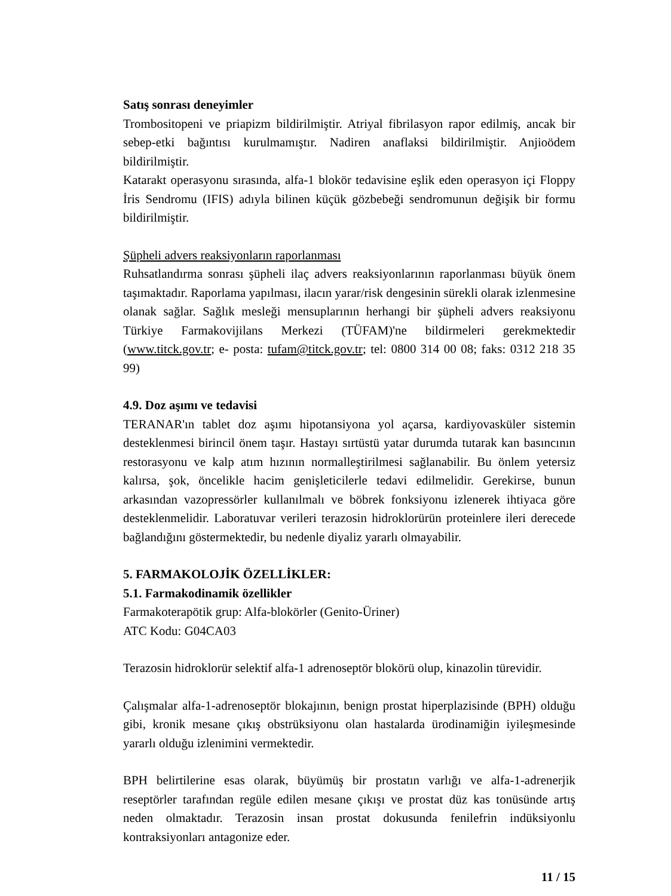Satış sonrası deneyimler
Trombositopeni ve priapizm bildirilmiştir. Atriyal fibrilasyon rapor edilmiş, ancak bir sebep-etki bağıntısı kurulmamıştır. Nadiren anaflaksi bildirilmiştir. Anjioödem bildirilmiştir.
Katarakt operasyonu sırasında, alfa-1 blokör tedavisine eşlik eden operasyon içi Floppy İris Sendromu (IFIS) adıyla bilinen küçük gözbebeği sendromunun değişik bir formu bildirilmiştir.
Şüpheli advers reaksiyonların raporlanması
Ruhsatlandırma sonrası şüpheli ilaç advers reaksiyonlarının raporlanması büyük önem taşımaktadır. Raporlama yapılması, ilacın yarar/risk dengesinin sürekli olarak izlenmesine olanak sağlar. Sağlık mesleği mensuplarının herhangi bir şüpheli advers reaksiyonu Türkiye Farmakovijilans Merkezi (TÜFAM)'ne bildirmeleri gerekmektedir (www.titck.gov.tr; e- posta: tufam@titck.gov.tr; tel: 0800 314 00 08; faks: 0312 218 35 99)
4.9. Doz aşımı ve tedavisi
TERANAR'ın tablet doz aşımı hipotansiyona yol açarsa, kardiyovasküler sistemin desteklenmesi birincil önem taşır. Hastayı sırtüstü yatar durumda tutarak kan basıncının restorasyonu ve kalp atım hızının normalleştirilmesi sağlanabilir. Bu önlem yetersiz kalırsa, şok, öncelikle hacim genişleticilerle tedavi edilmelidir. Gerekirse, bunun arkasından vazopressörler kullanılmalı ve böbrek fonksiyonu izlenerek ihtiyaca göre desteklenmelidir. Laboratuvar verileri terazosin hidroklorürün proteinlere ileri derecede bağlandığını göstermektedir, bu nedenle diyaliz yararlı olmayabilir.
5. FARMAKOLOJİK ÖZELLİKLER:
5.1. Farmakodinamik özellikler
Farmakoterapötik grup: Alfa-blokörler (Genito-Üriner)
ATC Kodu: G04CA03
Terazosin hidroklorür selektif alfa-1 adrenoseptör blokörü olup, kinazolin türevidir.
Çalışmalar alfa-1-adrenoseptör blokajının, benign prostat hiperplazisinde (BPH) olduğu gibi, kronik mesane çıkış obstrüksiyonu olan hastalarda ürodinamiğin iyileşmesinde yararlı olduğu izlenimini vermektedir.
BPH belirtilerine esas olarak, büyümüş bir prostatın varlığı ve alfa-1-adrenerjik reseptörler tarafından regüle edilen mesane çıkışı ve prostat düz kas tonüsünde artış neden olmaktadır. Terazosin insan prostat dokusunda fenilefrin indüksiyonlu kontraksiyonları antagonize eder.
11 / 15